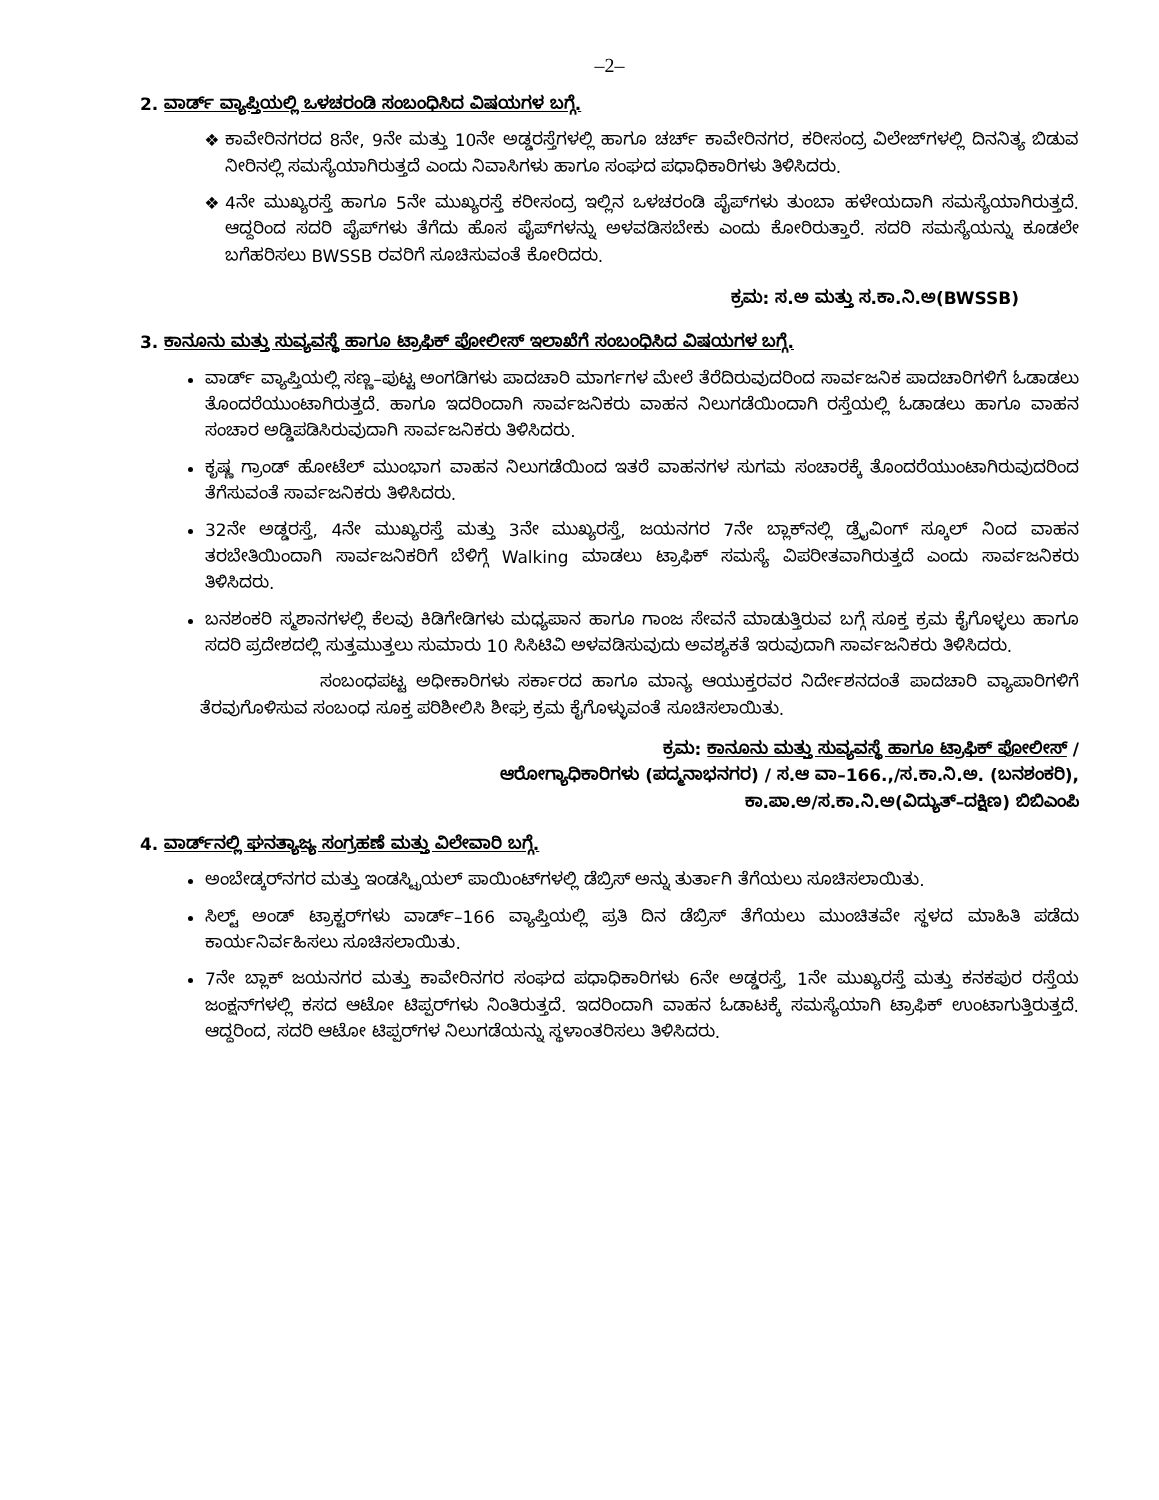–2–
2. ವಾರ್ಡ್ ವ್ಯಾಪ್ತಿಯಲ್ಲಿ ಒಳಚರಂಡಿ ಸಂಬಂಧಿಸಿದ ವಿಷಯಗಳ ಬಗ್ಗೆ.
ಕಾವೇರಿನಗರದ 8ನೇ, 9ನೇ ಮತ್ತು 10ನೇ ಅಡ್ಡರಸ್ತೆಗಳಲ್ಲಿ ಹಾಗೂ ಚರ್ಚ್ ಕಾವೇರಿನಗರ, ಕರೀಸಂದ್ರ ವಿಲೇಜ್‌ಗಳಲ್ಲಿ ದಿನನಿತ್ಯ ಬಿಡುವ ನೀರಿನಲ್ಲಿ ಸಮಸ್ಯೆಯಾಗಿರುತ್ತದೆ ಎಂದು ನಿವಾಸಿಗಳು ಹಾಗೂ ಸಂಘದ ಪಧಾಧಿಕಾರಿಗಳು ತಿಳಿಸಿದರು.
4ನೇ ಮುಖ್ಯರಸ್ತೆ ಹಾಗೂ 5ನೇ ಮುಖ್ಯರಸ್ತೆ ಕರೀಸಂದ್ರ ಇಲ್ಲಿನ ಒಳಚರಂಡಿ ಪೈಪ್‌ಗಳು ತುಂಬಾ ಹಳೇಯದಾಗಿ ಸಮಸ್ಯೆಯಾಗಿರುತ್ತದೆ. ಆದ್ದರಿಂದ ಸದರಿ ಪೈಪ್‌ಗಳು ತೆಗೆದು ಹೊಸ ಪೈಪ್‌ಗಳನ್ನು ಅಳವಡಿಸಬೇಕು ಎಂದು ಕೋರಿರುತ್ತಾರೆ. ಸದರಿ ಸಮಸ್ಯೆಯನ್ನು ಕೂಡಲೇ ಬಗೆಹರಿಸಲು BWSSB ರವರಿಗೆ ಸೂಚಿಸುವಂತೆ ಕೋರಿದರು.
ಕ್ರಮ: ಸ.ಅ ಮತ್ತು ಸ.ಕಾ.ನಿ.ಅ(BWSSB)
3. ಕಾನೂನು ಮತ್ತು ಸುವ್ಯವಸ್ಥೆ ಹಾಗೂ ಟ್ರಾಫಿಕ್ ಪೋಲೀಸ್ ಇಲಾಖೆಗೆ ಸಂಬಂಧಿಸಿದ ವಿಷಯಗಳ ಬಗ್ಗೆ.
ವಾರ್ಡ್ ವ್ಯಾಪ್ತಿಯಲ್ಲಿ ಸಣ್ಣ–ಪುಟ್ಟ ಅಂಗಡಿಗಳು ಪಾದಚಾರಿ ಮಾರ್ಗಗಳ ಮೇಲೆ ತೆರೆದಿರುವುದರಿಂದ ಸಾರ್ವಜನಿಕ ಪಾದಚಾರಿಗಳಿಗೆ ಓಡಾಡಲು ತೊಂದರೆಯುಂಟಾಗಿರುತ್ತದೆ. ಹಾಗೂ ಇದರಿಂದಾಗಿ ಸಾರ್ವಜನಿಕರು ವಾಹನ ನಿಲುಗಡೆಯಿಂದಾಗಿ ರಸ್ತೆಯಲ್ಲಿ ಓಡಾಡಲು ಹಾಗೂ ವಾಹನ ಸಂಚಾರ ಅಡ್ಡಿಪಡಿಸಿರುವುದಾಗಿ ಸಾರ್ವಜನಿಕರು ತಿಳಿಸಿದರು.
ಕೃಷ್ಣ ಗ್ರಾಂಡ್ ಹೋಟೆಲ್ ಮುಂಭಾಗ ವಾಹನ ನಿಲುಗಡೆಯಿಂದ ಇತರೆ ವಾಹನಗಳ ಸುಗಮ ಸಂಚಾರಕ್ಕೆ ತೊಂದರೆಯುಂಟಾಗಿರುವುದರಿಂದ ತೆಗೆಸುವಂತೆ ಸಾರ್ವಜನಿಕರು ತಿಳಿಸಿದರು.
32ನೇ ಅಡ್ಡರಸ್ತೆ, 4ನೇ ಮುಖ್ಯರಸ್ತೆ ಮತ್ತು 3ನೇ ಮುಖ್ಯರಸ್ತೆ, ಜಯನಗರ 7ನೇ ಬ್ಲಾಕ್‌ನಲ್ಲಿ ಡ್ರೈವಿಂಗ್ ಸ್ಕೂಲ್ ನಿಂದ ವಾಹನ ತರಬೇತಿಯಿಂದಾಗಿ ಸಾರ್ವಜನಿಕರಿಗೆ ಬೆಳಿಗ್ಗೆ Walking ಮಾಡಲು ಟ್ರಾಫಿಕ್ ಸಮಸ್ಯೆ ವಿಪರೀತವಾಗಿರುತ್ತದೆ ಎಂದು ಸಾರ್ವಜನಿಕರು ತಿಳಿಸಿದರು.
ಬನಶಂಕರಿ ಸ್ಮಶಾನಗಳಲ್ಲಿ ಕೆಲವು ಕಿಡಿಗೇಡಿಗಳು ಮಧ್ಯಪಾನ ಹಾಗೂ ಗಾಂಜ ಸೇವನೆ ಮಾಡುತ್ತಿರುವ ಬಗ್ಗೆ ಸೂಕ್ತ ಕ್ರಮ ಕೈಗೊಳ್ಳಲು ಹಾಗೂ ಸದರಿ ಪ್ರದೇಶದಲ್ಲಿ ಸುತ್ತಮುತ್ತಲು ಸುಮಾರು 10 ಸಿಸಿಟಿವಿ ಅಳವಡಿಸುವುದು ಅವಶ್ಯಕತೆ ಇರುವುದಾಗಿ ಸಾರ್ವಜನಿಕರು ತಿಳಿಸಿದರು.
ಸಂಬಂಧಪಟ್ಟ ಅಧೀಕಾರಿಗಳು ಸರ್ಕಾರದ ಹಾಗೂ ಮಾನ್ಯ ಆಯುಕ್ತರವರ ನಿರ್ದೇಶನದಂತೆ ಪಾದಚಾರಿ ವ್ಯಾಪಾರಿಗಳಿಗೆ ತೆರವುಗೊಳಿಸುವ ಸಂಬಂಧ ಸೂಕ್ತ ಪರಿಶೀಲಿಸಿ ಶೀಘ್ರ ಕ್ರಮ ಕೈಗೊಳ್ಳುವಂತೆ ಸೂಚಿಸಲಾಯಿತು.
ಕ್ರಮ: ಕಾನೂನು ಮತ್ತು ಸುವ್ಯವಸ್ಥೆ ಹಾಗೂ ಟ್ರಾಫಿಕ್ ಪೋಲೀಸ್ /
ಆರೋಗ್ಯಾಧಿಕಾರಿಗಳು (ಪದ್ಮನಾಭನಗರ) / ಸ.ಆ ವಾ–166.,/ಸ.ಕಾ.ನಿ.ಅ. (ಬನಶಂಕರಿ),
ಕಾ.ಪಾ.ಅ/ಸ.ಕಾ.ನಿ.ಅ(ವಿದ್ಯುತ್–ದಕ್ಷಿಣ) ಬಿಬಿಎಂಪಿ
4. ವಾರ್ಡ್‌ನಲ್ಲಿ ಘನತ್ಯಾಜ್ಯ ಸಂಗ್ರಹಣೆ ಮತ್ತು ವಿಲೇವಾರಿ ಬಗ್ಗೆ.
ಅಂಬೇಡ್ಕರ್‌ನಗರ ಮತ್ತು ಇಂಡಸ್ಟ್ರಿಯಲ್ ಪಾಯಿಂಟ್‌ಗಳಲ್ಲಿ ಡೆಬ್ರಿಸ್ ಅನ್ನು ತುರ್ತಾಗಿ ತೆಗೆಯಲು ಸೂಚಿಸಲಾಯಿತು.
ಸಿಲ್ಟ್ ಅಂಡ್ ಟ್ರಾಕ್ಟರ್‌ಗಳು ವಾರ್ಡ್–166 ವ್ಯಾಪ್ತಿಯಲ್ಲಿ ಪ್ರತಿ ದಿನ ಡೆಬ್ರಿಸ್ ತೆಗೆಯಲು ಮುಂಚಿತವೇ ಸ್ಥಳದ ಮಾಹಿತಿ ಪಡೆದು ಕಾರ್ಯನಿರ್ವಹಿಸಲು ಸೂಚಿಸಲಾಯಿತು.
7ನೇ ಬ್ಲಾಕ್ ಜಯನಗರ ಮತ್ತು ಕಾವೇರಿನಗರ ಸಂಘದ ಪಧಾಧಿಕಾರಿಗಳು 6ನೇ ಅಡ್ಡರಸ್ತೆ, 1ನೇ ಮುಖ್ಯರಸ್ತೆ ಮತ್ತು ಕನಕಪುರ ರಸ್ತೆಯ ಜಂಕ್ಷನ್‌ಗಳಲ್ಲಿ ಕಸದ ಆಟೋ ಟಿಪ್ಪರ್‌ಗಳು ನಿಂತಿರುತ್ತದೆ. ಇದರಿಂದಾಗಿ ವಾಹನ ಓಡಾಟಕ್ಕೆ ಸಮಸ್ಯೆಯಾಗಿ ಟ್ರಾಫಿಕ್ ಉಂಟಾಗುತ್ತಿರುತ್ತದೆ. ಆದ್ದರಿಂದ, ಸದರಿ ಆಟೋ ಟಿಪ್ಪರ್‌ಗಳ ನಿಲುಗಡೆಯನ್ನು ಸ್ಥಳಾಂತರಿಸಲು ತಿಳಿಸಿದರು.